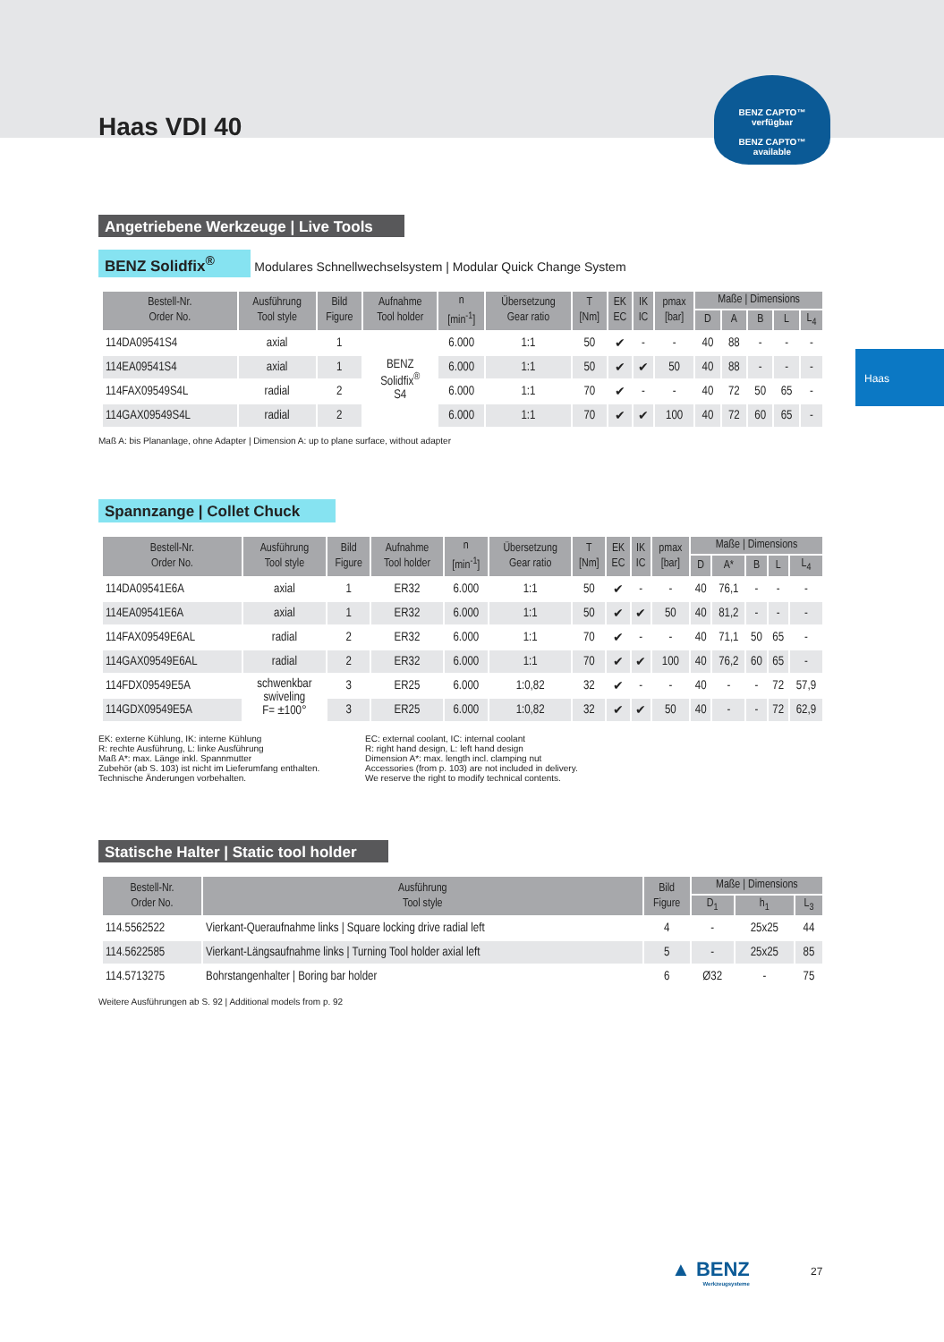BENZ CAPTO™
verfügbar
BENZ CAPTO™
available
Haas
Haas VDI 40
Angetriebene Werkzeuge | Live Tools
BENZ Solidfix<sup>®</sup> Modulares Schnellwechselsystem | Modular Quick Change System
| Bestell-Nr. Order No. | Ausführung Tool style | Bild Figure | Aufnahme Tool holder | n [min<sup>-1</sup>] | Übersetzung Gear ratio | T [Nm] | EK EC | IK IC | pmax [bar] | Maße / Dimensions | | | | |
| --- | --- | --- | --- | --- | --- | --- | --- | --- | --- | --- | --- | --- | --- | --- |
| | | | | | | | | | | D | A | B | L | L<sub>4</sub> |
| 114DA09541S4 | axial | 1 | BENZ Solidfix<sup>®</sup> S4 | 6.000 | 1:1 | 50 | ✔ | - | - | 40 | 88 | - | - | - |
| 114EA09541S4 | axial | 1 | | 6.000 | 1:1 | 50 | ✔ | ✔ | 50 | 40 | 88 | - | - | - |
| 114FAX09549S4L | radial | 2 | | 6.000 | 1:1 | 70 | ✔ | - | - | 40 | 72 | 50 | 65 | - |
| 114GAX09549S4L | radial | 2 | | 6.000 | 1:1 | 70 | ✔ | ✔ | 100 | 40 | 72 | 60 | 65 | - |
Maß A: bis Plananlage, ohne Adapter | Dimension A: up to plane surface, without adapter
Spannzange | Collet Chuck
| Bestell-Nr. Order No. | Ausführung Tool style | Bild Figure | Aufnahme Tool holder | n [min<sup>-1</sup>] | Übersetzung Gear ratio | T [Nm] | EK EC | IK IC | pmax [bar] | Maße / Dimensions | | | | |
| --- | --- | --- | --- | --- | --- | --- | --- | --- | --- | --- | --- | --- | --- | --- |
| | | | | | | | | | | D | A* | B | L | L<sub>4</sub> |
| 114DA09541E6A | axial | 1 | ER32 | 6.000 | 1:1 | 50 | ✔ | - | - | 40 | 76,1 | - | - | - |
| 114EA09541E6A | axial | 1 | ER32 | 6.000 | 1:1 | 50 | ✔ | ✔ | 50 | 40 | 81,2 | - | - | - |
| 114FAX09549E6AL | radial | 2 | ER32 | 6.000 | 1:1 | 70 | ✔ | - | - | 40 | 71,1 | 50 | 65 | - |
| 114GAX09549E6AL | radial | 2 | ER32 | 6.000 | 1:1 | 70 | ✔ | ✔ | 100 | 40 | 76,2 | 60 | 65 | - |
| 114FDX09549E5A | schwenkbar swiveling F= ±100° | 3 | ER25 | 6.000 | 1:0,82 | 32 | ✔ | - | - | 40 | - | - | 72 | 57,9 |
| 114GDX09549E5A | | 3 | ER25 | 6.000 | 1:0,82 | 32 | ✔ | ✔ | 50 | 40 | - | - | 72 | 62,9 |
EK: externe Kühlung, IK: interne Kühlung
R: rechte Ausführung, L: linke Ausführung
Maß A*: max. Länge inkl. Spannmutter
Zubehör (ab S. 103) ist nicht im Lieferumfang enthalten.
Technische Änderungen vorbehalten.
EC: external coolant, IC: internal coolant
R: right hand design, L: left hand design
Dimension A*: max. length incl. clamping nut
Accessories (from p. 103) are not included in delivery.
We reserve the right to modify technical contents.
Statische Halter | Static tool holder
| Bestell-Nr. Order No. | Ausführung Tool style | Bild Figure | Maße / Dimensions | | |
| --- | --- | --- | --- | --- | --- |
| | | | D<sub>1</sub> | h<sub>1</sub> | L<sub>3</sub> |
| 114.5562522 | Vierkant-Queraufnahme links / Square locking drive radial left | 4 | - | 25x25 | 44 |
| 114.5622585 | Vierkant-Längsaufnahme links / Turning Tool holder axial left | 5 | - | 25x25 | 85 |
| 114.5713275 | Bohrstangenhalter / Boring bar holder | 6 | Ø32 | - | 75 |
Weitere Ausführungen ab S. 92 | Additional models from p. 92
▲ BENZ
Werkzeugsysteme
27